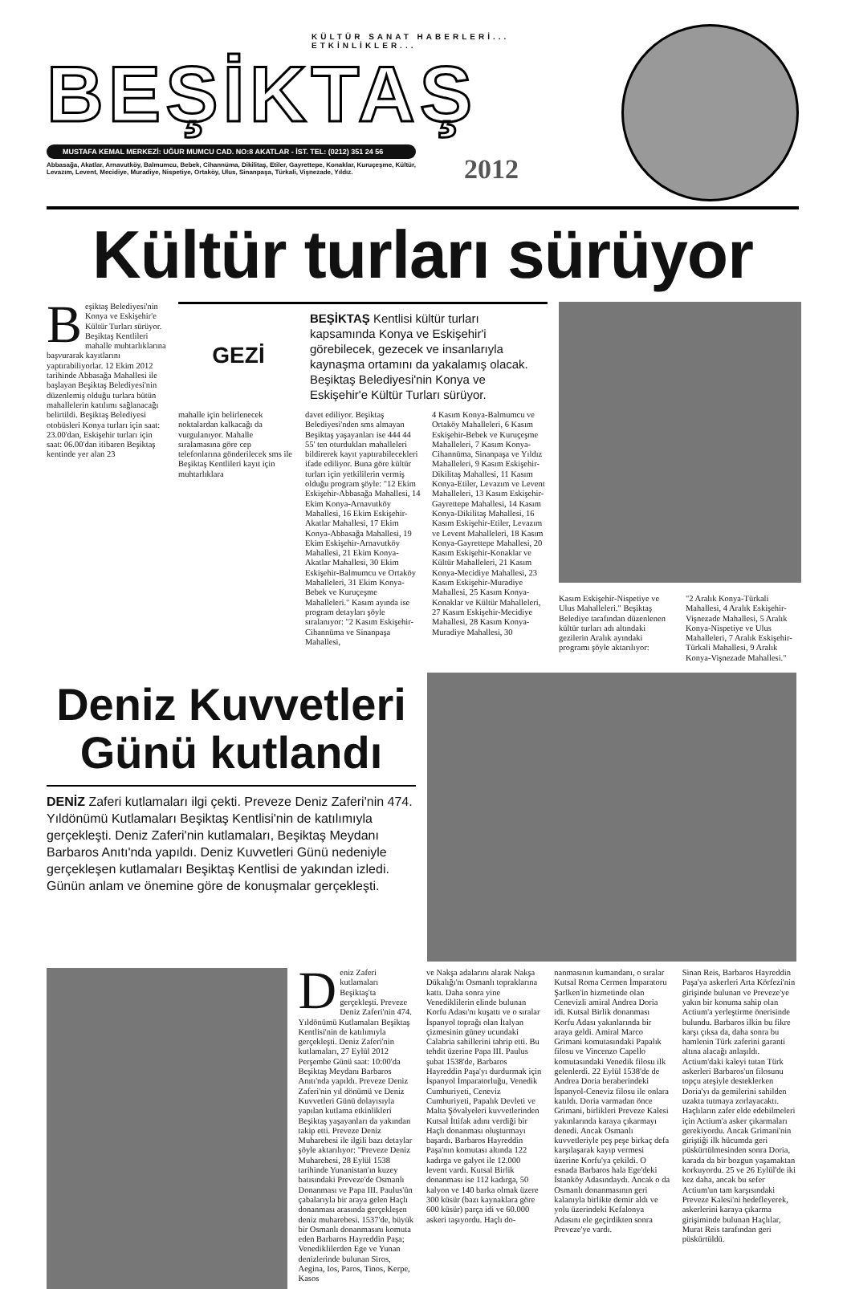KÜLTÜR SANAT HABERLERİ... ETKİNLİKLER...
BEŞİKTAŞ
MUSTAFA KEMAL MERKEZİ: UĞUR MUMCU CAD. NO:8 AKATLAR - İST. TEL: (0212) 351 24 56
Abbasağa, Akatlar, Arnavutköy, Balmumcu, Bebek, Cihannüma, Dikilitaş, Etiler, Gayrettepe, Konaklar, Kuruçeşme, Kültür, Levazım, Levent, Mecidiye, Muradiye, Nispetiye, Ortaköy, Ulus, Sinanpaşa, Türkali, Vişnezade, Yıldız.
2012
Kültür turları sürüyor
Beşiktaş Belediyesi'nin Konya ve Eskişehir'e Kültür Turları sürüyor. Beşiktaş Kentlileri mahalle muhtarlıklarına başvurarak kayıtlarını yaptırabiliyorlar. 12 Ekim 2012 tarihinde Abbasağa Mahallesi ile başlayan Beşiktaş Belediyesi'nin düzenlemiş olduğu turlara bütün mahallelerin katılımı sağlanacağı belirtildi. Beşiktaş Belediyesi otobüsleri Konya turları için saat: 23.00'dan, Eskişehir turları için saat: 06.00'dan itibaren Beşiktaş kentinde yer alan 23
GEZİ
BEŞİKTAŞ Kentlisi kültür turları kapsamında Konya ve Eskişehir'i görebilecek, gezecek ve insanlarıyla kaynaşma ortamını da yakalamış olacak. Beşiktaş Belediyesi'nin Konya ve Eskişehir'e Kültür Turları sürüyor.
mahalle için belirlenecek noktalardan kalkacağı da vurgulanıyor. Mahalle sıralamasına göre cep telefonlarına gönderilecek sms ile Beşiktaş Kentlileri kayıt için muhtarlıklara
davet ediliyor. Beşiktaş Belediyesi'nden sms almayan Beşiktaş yaşayanları ise 444 44 55' ten oturdukları mahalleleri bildirerek kayıt yaptırabilecekleri ifade ediliyor. Buna göre kültür turları için yetkililerin vermiş olduğu program şöyle: "12 Ekim Eskişehir-Abbasağa Mahallesi, 14 Ekim Konya-Arnavutköy Mahallesi, 16 Ekim Eskişehir-Akatlar Mahallesi, 17 Ekim Konya-Abbasağa Mahallesi, 19 Ekim Eskişehir-Arnavutköy Mahallesi, 21 Ekim Konya-Akatlar Mahallesi, 30 Ekim Eskişehir-Balmumcu ve Ortaköy Mahalleleri, 31 Ekim Konya-Bebek ve Kuruçeşme Mahalleleri." Kasım ayında ise program detayları şöyle sıralanıyor: "2 Kasım Eskişehir-Cihannüma ve Sinanpaşa Mahallesi,
4 Kasım Konya-Balmumcu ve Ortaköy Mahalleleri, 6 Kasım Eskişehir-Bebek ve Kuruçeşme Mahalleleri, 7 Kasım Konya-Cihannüma, Sinanpaşa ve Yıldız Mahalleleri, 9 Kasım Eskişehir-Dikilitaş Mahallesi, 11 Kasım Konya-Etiler, Levazım ve Levent Mahalleleri, 13 Kasım Eskişehir-Gayrettepe Mahallesi, 14 Kasım Konya-Dikilitaş Mahallesi, 16 Kasım Eskişehir-Etiler, Levazım ve Levent Mahalleleri, 18 Kasım Konya-Gayrettepe Mahallesi, 20 Kasım Eskişehir-Konaklar ve Kültür Mahalleleri, 21 Kasım Konya-Mecidiye Mahallesi, 23 Kasım Eskişehir-Muradiye Mahallesi, 25 Kasım Konya-Konaklar ve Kültür Mahalleleri, 27 Kasım Eskişehir-Mecidiye Mahallesi, 28 Kasım Konya-Muradiye Mahallesi, 30
Kasım Eskişehir-Nispetiye ve Ulus Mahalleleri." Beşiktaş Belediye tarafından düzenlenen kültür turları adı altındaki gezilerin Aralık ayındaki programı şöyle aktarılıyor:
"2 Aralık Konya-Türkali Mahallesi, 4 Aralık Eskişehir-Vişnezade Mahallesi, 5 Aralık Konya-Nispetiye ve Ulus Mahalleleri, 7 Aralık Eskişehir-Türkali Mahallesi, 9 Aralık Konya-Vişnezade Mahallesi."
Deniz Kuvvetleri
Günü kutlandı
DENİZ Zaferi kutlamaları ilgi çekti. Preveze Deniz Zaferi'nin 474. Yıldönümü Kutlamaları Beşiktaş Kentlisi'nin de katılımıyla gerçekleşti. Deniz Zaferi'nin kutlamaları, Beşiktaş Meydanı Barbaros Anıtı'nda yapıldı. Deniz Kuvvetleri Günü nedeniyle gerçekleşen kutlamaları Beşiktaş Kentlisi de yakından izledi. Günün anlam ve önemine göre de konuşmalar gerçekleşti.
Deniz Zaferi kutlamaları Beşiktaş'ta gerçekleşti. Preveze Deniz Zaferi'nin 474. Yıldönümü Kutlamaları Beşiktaş Kentlisi'nin de katılımıyla gerçekleşti. Deniz Zaferi'nin kutlamaları, 27 Eylül 2012 Perşembe Günü saat: 10:00'da Beşiktaş Meydanı Barbaros Anıtı'nda yapıldı. Preveze Deniz Zaferi'nin yıl dönümü ve Deniz Kuvvetleri Günü dolayısıyla yapılan kutlama etkinlikleri Beşiktaş yaşayanları da yakından takip etti. Preveze Deniz Muharebesi ile ilgili bazı detaylar şöyle aktarılıyor: "Preveze Deniz Muharebesi, 28 Eylül 1538 tarihinde Yunanistan'ın kuzey batısındaki Preveze'de Osmanlı Donanması ve Papa III. Paulus'ün çabalarıyla bir araya gelen Haçlı donanması arasında gerçekleşen deniz muharebesi. 1537'de, büyük bir Osmanlı donanmasını komuta eden Barbaros Hayreddin Paşa; Venediklilerden Ege ve Yunan denizlerinde bulunan Siros, Aegina, Ios, Paros, Tinos, Kerpe, Kasos
ve Nakşa adalarını alarak Nakşa Dükalığı'nı Osmanlı topraklarına kattı. Daha sonra yine Venediklilerin elinde bulunan Korfu Adası'nı kuşattı ve o sıralar İspanyol toprağı olan İtalyan çizmesinin güney ucundaki Calabria sahillerini tahrip etti. Bu tehdit üzerine Papa III. Paulus şubat 1538'de, Barbaros Hayreddin Paşa'yı durdurmak için İspanyol İmparatorluğu, Venedik Cumhuriyeti, Ceneviz Cumhuriyeti, Papalık Devleti ve Malta Şövalyeleri kuvvetlerinden Kutsal İttifak adını verdiği bir Haçlı donanması oluşturmayı başardı. Barbaros Hayreddin Paşa'nın komutası altında 122 kadırga ve galyot ile 12.000 levent vardı. Kutsal Birlik donanması ise 112 kadırga, 50 kalyon ve 140 barka olmak üzere 300 küsür (bazı kaynaklara göre 600 küsür) parça idi ve 60.000 askeri taşıyordu. Haçlı do-
nanmasının kumandanı, o sıralar Kutsal Roma Cermen İmparatoru Şarlken'in hizmetinde olan Cenevizli amiral Andrea Doria idi. Kutsal Birlik donanması Korfu Adası yakınlarında bir araya geldi. Amiral Marco Grimani komutasındaki Papalık filosu ve Vincenzo Capello komutasındaki Venedik filosu ilk gelenlerdi. 22 Eylül 1538'de de Andrea Doria beraberindeki İspanyol-Ceneviz filosu ile onlara katıldı. Doria varmadan önce Grimani, birlikleri Preveze Kalesi yakınlarında karaya çıkarmayı denedi. Ancak Osmanlı kuvvetleriyle peş peşe birkaç defa karşılaşarak kayıp vermesi üzerine Korfu'ya çekildi. O esnada Barbaros hala Ege'deki İstanköy Adasındaydı. Ancak o da Osmanlı donanmasının geri kalanıyla birlikte demir aldı ve yolu üzerindeki Kefalonya Adasını ele geçirdikten sonra Preveze'ye vardı.
Sinan Reis, Barbaros Hayreddin Paşa'ya askerleri Arta Körfezi'nin girişinde bulunan ve Preveze'ye yakın bir konuma sahip olan Actium'a yerleştirme önerisinde bulundu. Barbaros ilkin bu fikre karşı çıksa da, daha sonra bu hamlenin Türk zaferini garanti altına alacağı anlaşıldı. Actium'daki kaleyi tutan Türk askerleri Barbaros'un filosunu topçu ateşiyle desteklerken Doria'yı da gemilerini sahilden uzakta tutmaya zorlayacaktı. Haçlıların zafer elde edebilmeleri için Actium'a asker çıkarmaları gerekiyordu. Ancak Grimani'nin giriştiği ilk hücumda geri püskürtülmesinden sonra Doria, karada da bir bozgun yaşamaktan korkuyordu. 25 ve 26 Eylül'de iki kez daha, ancak bu sefer Actium'un tam karşısındaki Preveze Kalesi'ni hedefleyerek, askerlerini karaya çıkarma girişiminde bulunan Haçlılar, Murat Reis tarafından geri püskürtüldü.